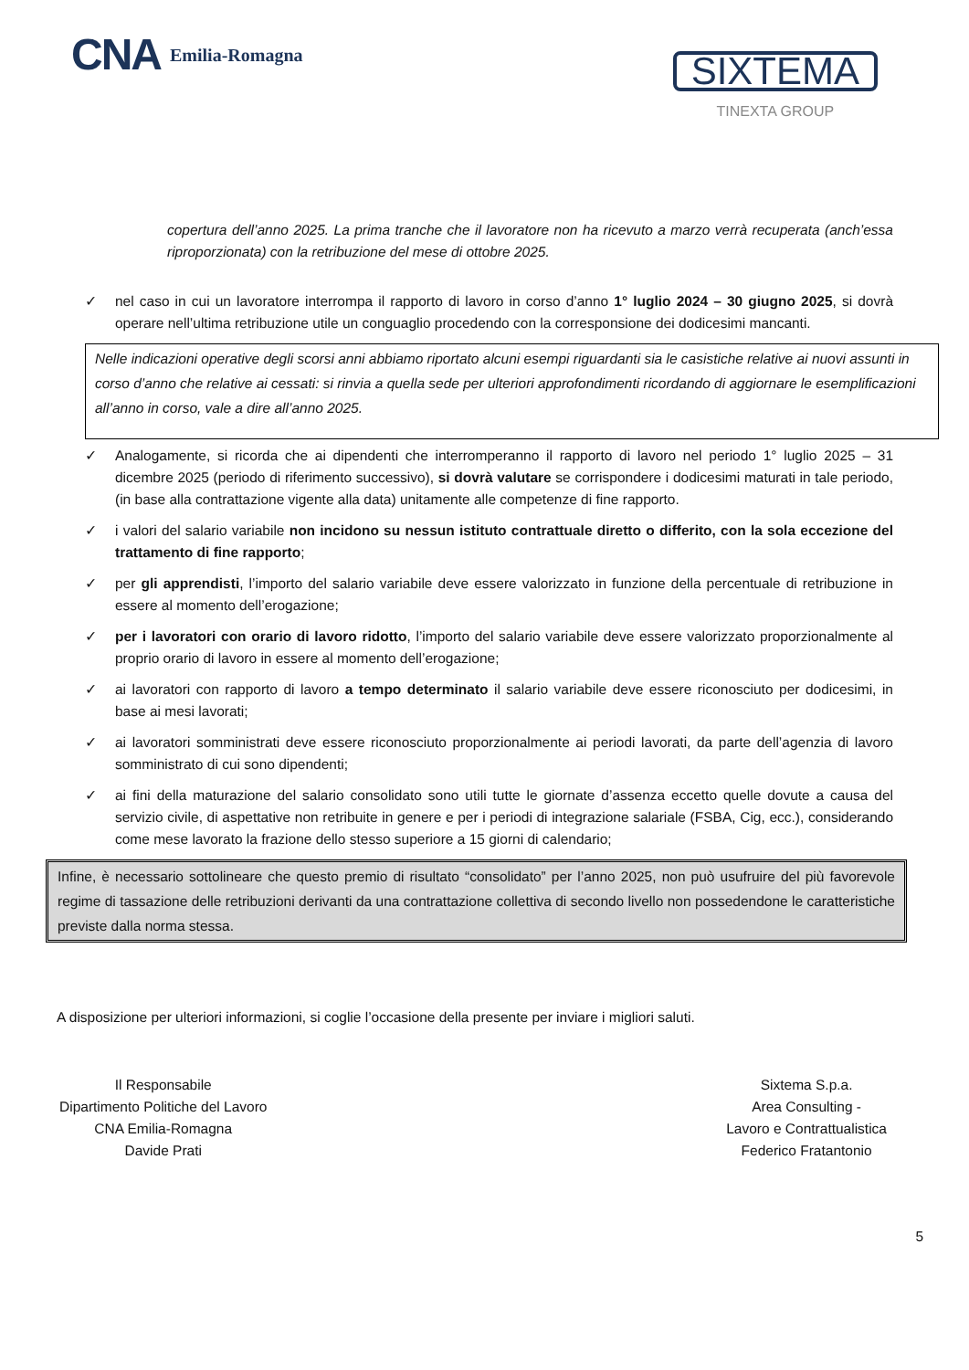CNA Emilia-Romagna
SIXTEMA
TINEXTA GROUP
copertura dell’anno 2025. La prima tranche che il lavoratore non ha ricevuto a marzo verrà recuperata (anch’essa riproporzionata) con la retribuzione del mese di ottobre 2025.
✓ nel caso in cui un lavoratore interrompa il rapporto di lavoro in corso d’anno 1° luglio 2024 – 30 giugno 2025, si dovrà operare nell’ultima retribuzione utile un conguaglio procedendo con la corresponsione dei dodicesimi mancanti.
Nelle indicazioni operative degli scorsi anni abbiamo riportato alcuni esempi riguardanti sia le casistiche relative ai nuovi assunti in corso d’anno che relative ai cessati: si rinvia a quella sede per ulteriori approfondimenti ricordando di aggiornare le esemplificazioni all’anno in corso, vale a dire all’anno 2025.
✓ Analogamente, si ricorda che ai dipendenti che interromperanno il rapporto di lavoro nel periodo 1° luglio 2025 – 31 dicembre 2025 (periodo di riferimento successivo), si dovrà valutare se corrispondere i dodicesimi maturati in tale periodo, (in base alla contrattazione vigente alla data) unitamente alle competenze di fine rapporto.
✓ i valori del salario variabile non incidono su nessun istituto contrattuale diretto o differito, con la sola eccezione del trattamento di fine rapporto;
✓ per gli apprendisti, l’importo del salario variabile deve essere valorizzato in funzione della percentuale di retribuzione in essere al momento dell’erogazione;
✓ per i lavoratori con orario di lavoro ridotto, l’importo del salario variabile deve essere valorizzato proporzionalmente al proprio orario di lavoro in essere al momento dell’erogazione;
✓ ai lavoratori con rapporto di lavoro a tempo determinato il salario variabile deve essere riconosciuto per dodicesimi, in base ai mesi lavorati;
✓ ai lavoratori somministrati deve essere riconosciuto proporzionalmente ai periodi lavorati, da parte dell’agenzia di lavoro somministrato di cui sono dipendenti;
✓ ai fini della maturazione del salario consolidato sono utili tutte le giornate d’assenza eccetto quelle dovute a causa del servizio civile, di aspettative non retribuite in genere e per i periodi di integrazione salariale (FSBA, Cig, ecc.), considerando come mese lavorato la frazione dello stesso superiore a 15 giorni di calendario;
Infine, è necessario sottolineare che questo premio di risultato “consolidato” per l’anno 2025, non può usufruire del più favorevole regime di tassazione delle retribuzioni derivanti da una contrattazione collettiva di secondo livello non possedendone le caratteristiche previste dalla norma stessa.
A disposizione per ulteriori informazioni, si coglie l’occasione della presente per inviare i migliori saluti.
Il Responsabile
Dipartimento Politiche del Lavoro
CNA Emilia-Romagna
Davide Prati
Sixtema S.p.a.
Area Consulting -
Lavoro e Contrattualistica
Federico Fratantonio
5